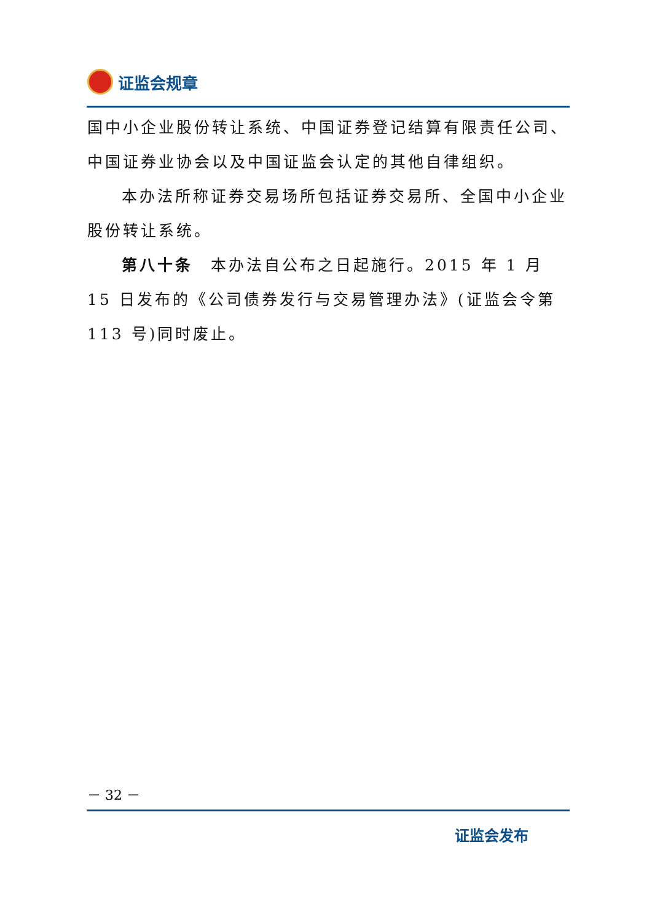证监会规章
国中小企业股份转让系统、中国证券登记结算有限责任公司、中国证券业协会以及中国证监会认定的其他自律组织。
本办法所称证券交易场所包括证券交易所、全国中小企业股份转让系统。
第八十条　本办法自公布之日起施行。2015 年 1 月 15 日发布的《公司债券发行与交易管理办法》(证监会令第 113 号)同时废止。
－ 32 －
证监会发布